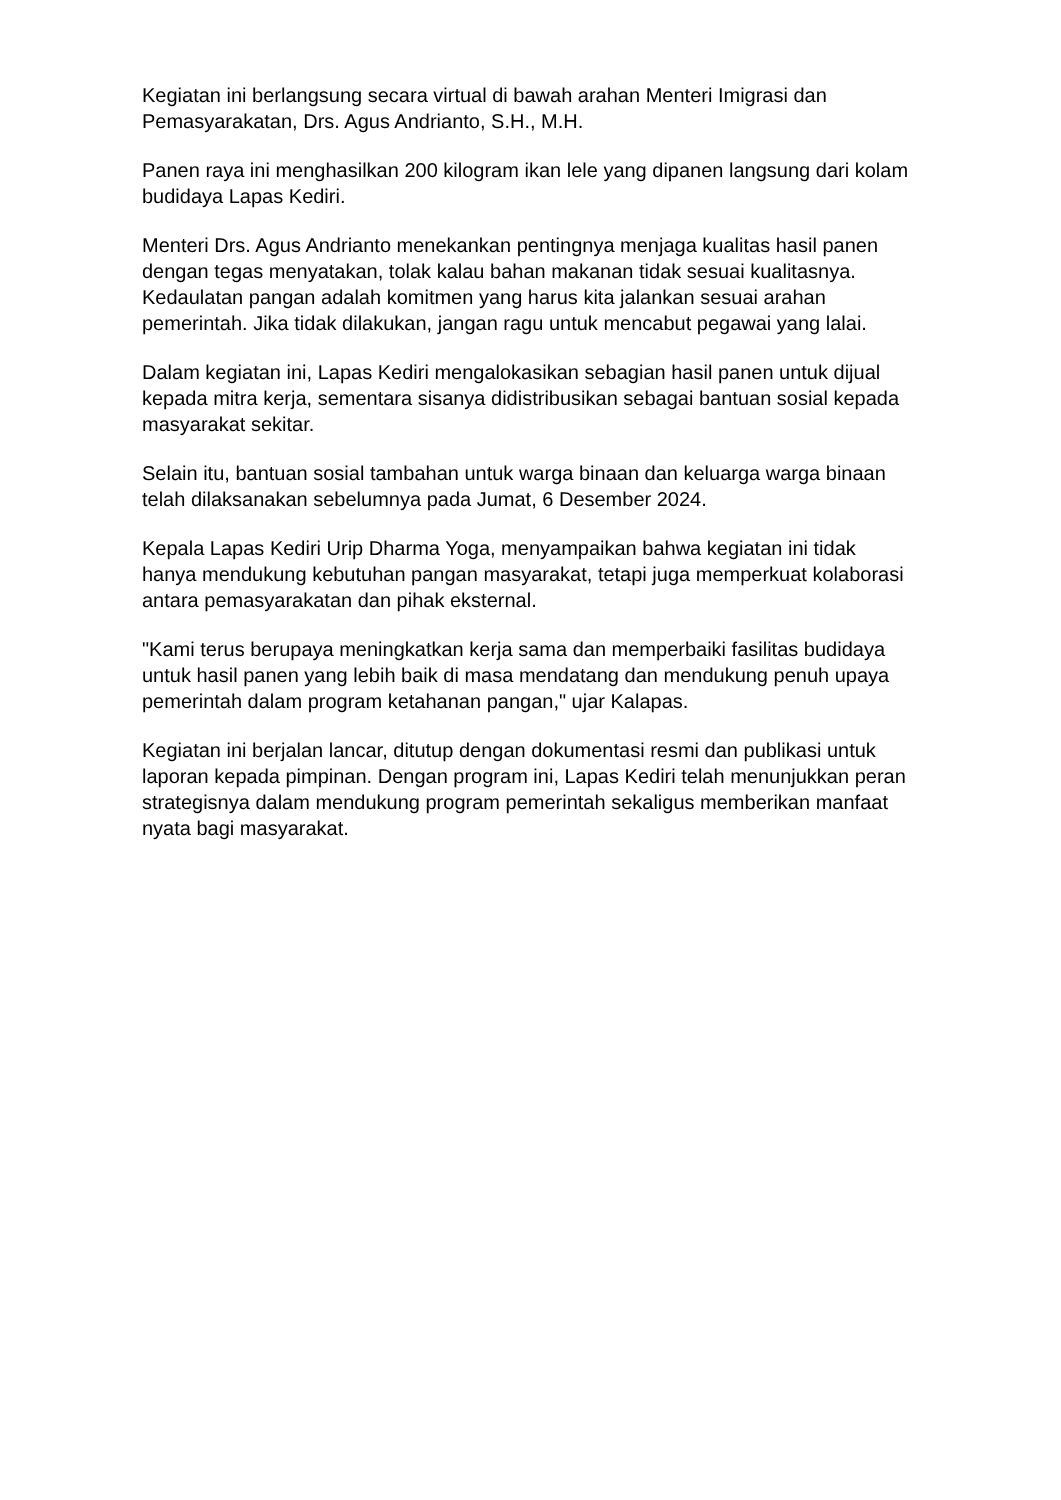Kegiatan ini berlangsung secara virtual di bawah arahan Menteri Imigrasi dan Pemasyarakatan, Drs. Agus Andrianto, S.H., M.H.
Panen raya ini menghasilkan 200 kilogram ikan lele yang dipanen langsung dari kolam budidaya Lapas Kediri.
Menteri Drs. Agus Andrianto menekankan pentingnya menjaga kualitas hasil panen dengan tegas menyatakan, tolak kalau bahan makanan tidak sesuai kualitasnya. Kedaulatan pangan adalah komitmen yang harus kita jalankan sesuai arahan pemerintah. Jika tidak dilakukan, jangan ragu untuk mencabut pegawai yang lalai.
Dalam kegiatan ini, Lapas Kediri mengalokasikan sebagian hasil panen untuk dijual kepada mitra kerja, sementara sisanya didistribusikan sebagai bantuan sosial kepada masyarakat sekitar.
Selain itu, bantuan sosial tambahan untuk warga binaan dan keluarga warga binaan telah dilaksanakan sebelumnya pada Jumat, 6 Desember 2024.
Kepala Lapas Kediri Urip Dharma Yoga, menyampaikan bahwa kegiatan ini tidak hanya mendukung kebutuhan pangan masyarakat, tetapi juga memperkuat kolaborasi antara pemasyarakatan dan pihak eksternal.
"Kami terus berupaya meningkatkan kerja sama dan memperbaiki fasilitas budidaya untuk hasil panen yang lebih baik di masa mendatang dan mendukung penuh upaya pemerintah dalam program ketahanan pangan," ujar Kalapas.
Kegiatan ini berjalan lancar, ditutup dengan dokumentasi resmi dan publikasi untuk laporan kepada pimpinan. Dengan program ini, Lapas Kediri telah menunjukkan peran strategisnya dalam mendukung program pemerintah sekaligus memberikan manfaat nyata bagi masyarakat.